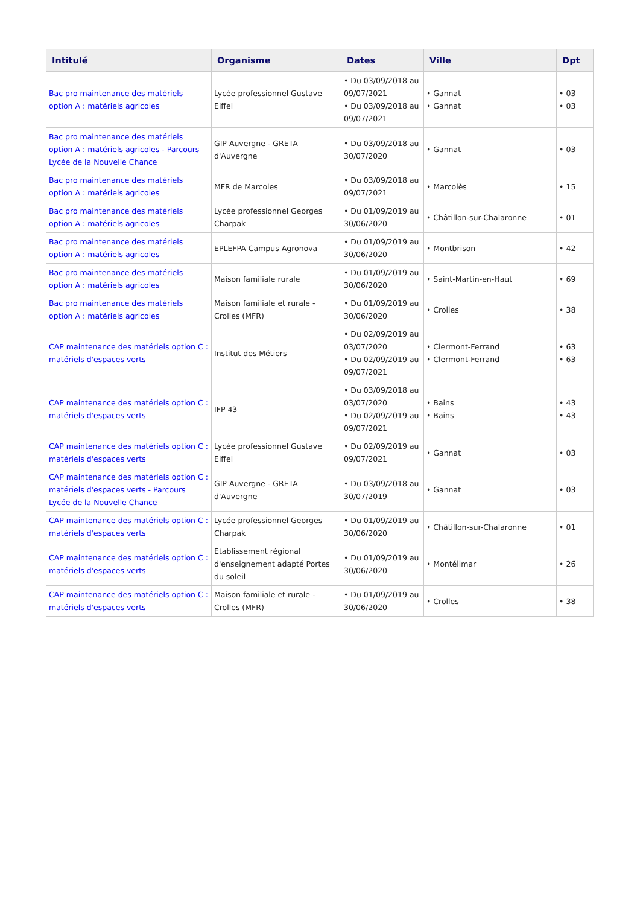| Intitulé | Organisme | Dates | Ville | Dpt |
| --- | --- | --- | --- | --- |
| Bac pro maintenance des matériels option A : matériels agricoles | Lycée professionnel Gustave Eiffel | • Du 03/09/2018 au 09/07/2021 • Du 03/09/2018 au 09/07/2021 | • Gannat • Gannat | • 03 • 03 |
| Bac pro maintenance des matériels option A : matériels agricoles - Parcours Lycée de la Nouvelle Chance | GIP Auvergne - GRETA d'Auvergne | • Du 03/09/2018 au 30/07/2020 | • Gannat | • 03 |
| Bac pro maintenance des matériels option A : matériels agricoles | MFR de Marcoles | • Du 03/09/2018 au 09/07/2021 | • Marcolès | • 15 |
| Bac pro maintenance des matériels option A : matériels agricoles | Lycée professionnel Georges Charpak | • Du 01/09/2019 au 30/06/2020 | • Châtillon-sur-Chalaronne | • 01 |
| Bac pro maintenance des matériels option A : matériels agricoles | EPLEFPA Campus Agronova | • Du 01/09/2019 au 30/06/2020 | • Montbrison | • 42 |
| Bac pro maintenance des matériels option A : matériels agricoles | Maison familiale rurale | • Du 01/09/2019 au 30/06/2020 | • Saint-Martin-en-Haut | • 69 |
| Bac pro maintenance des matériels option A : matériels agricoles | Maison familiale et rurale - Crolles (MFR) | • Du 01/09/2019 au 30/06/2020 | • Crolles | • 38 |
| CAP maintenance des matériels option C : matériels d'espaces verts | Institut des Métiers | • Du 02/09/2019 au 03/07/2020 • Du 02/09/2019 au 09/07/2021 | • Clermont-Ferrand • Clermont-Ferrand | • 63 • 63 |
| CAP maintenance des matériels option C : matériels d'espaces verts | IFP 43 | • Du 03/09/2018 au 03/07/2020 • Du 02/09/2019 au 09/07/2021 | • Bains • Bains | • 43 • 43 |
| CAP maintenance des matériels option C : matériels d'espaces verts | Lycée professionnel Gustave Eiffel | • Du 02/09/2019 au 09/07/2021 | • Gannat | • 03 |
| CAP maintenance des matériels option C : matériels d'espaces verts - Parcours Lycée de la Nouvelle Chance | GIP Auvergne - GRETA d'Auvergne | • Du 03/09/2018 au 30/07/2019 | • Gannat | • 03 |
| CAP maintenance des matériels option C : matériels d'espaces verts | Lycée professionnel Georges Charpak | • Du 01/09/2019 au 30/06/2020 | • Châtillon-sur-Chalaronne | • 01 |
| CAP maintenance des matériels option C : matériels d'espaces verts | Etablissement régional d'enseignement adapté Portes du soleil | • Du 01/09/2019 au 30/06/2020 | • Montélimar | • 26 |
| CAP maintenance des matériels option C : matériels d'espaces verts | Maison familiale et rurale - Crolles (MFR) | • Du 01/09/2019 au 30/06/2020 | • Crolles | • 38 |